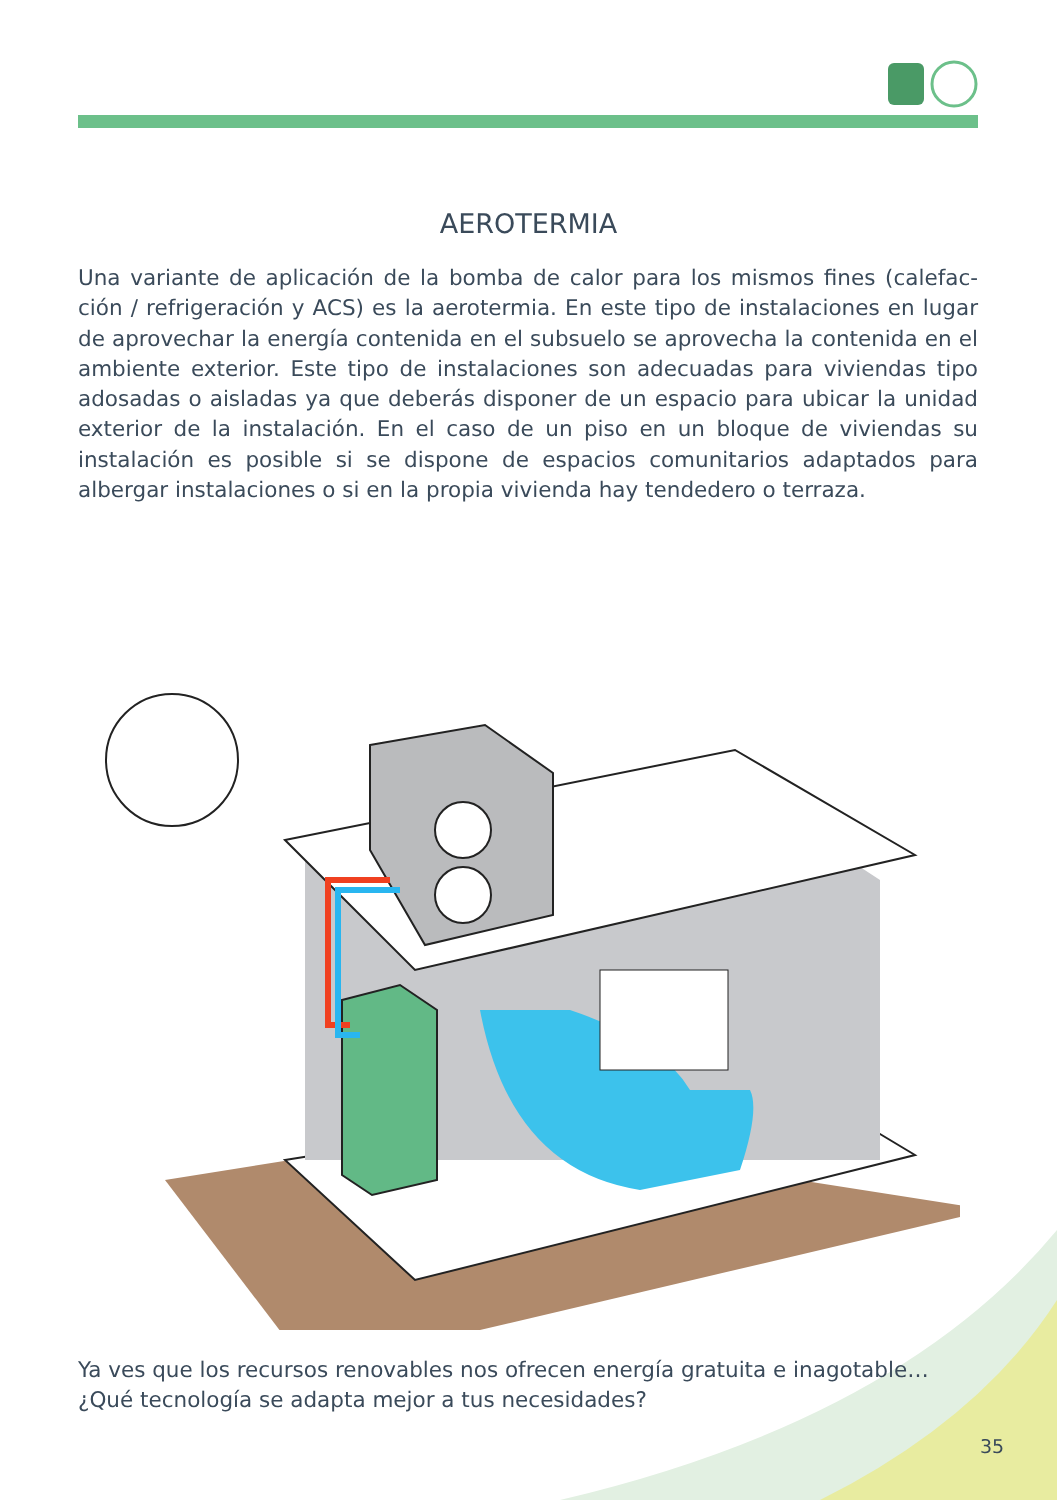AEROTERMIA
Una variante de aplicación de la bomba de calor para los mismos fines (calefac­ción / refrigeración y ACS) es la aerotermia. En este tipo de instalaciones en lugar de aprovechar la energía contenida en el subsuelo se aprovecha la con­tenida en el ambiente exterior. Este tipo de instalaciones son adecuadas para viviendas tipo adosadas o aisladas ya que deberás disponer de un espacio para ubicar la unidad exterior de la instalación. En el caso de un piso en un blo­que de viviendas su instalación es posible si se dispone de espacios comunitarios adaptados para albergar instalaciones o si en la propia vivienda hay tendedero o terraza.
Ya ves que los recursos renovables nos ofrecen energía gratuita e inagotable…
¿Qué tecnología se adapta mejor a tus necesidades?
35